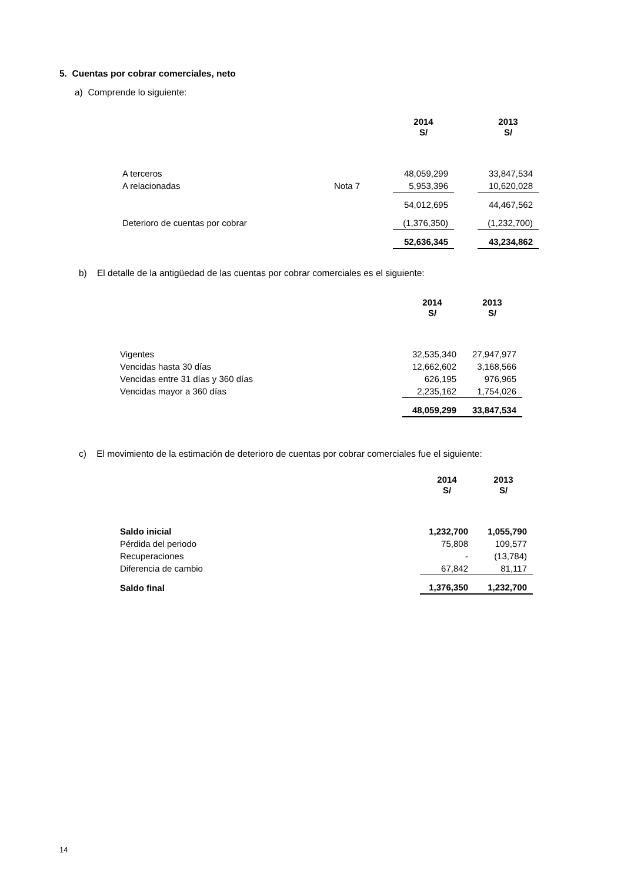5. Cuentas por cobrar comerciales, neto
a) Comprende lo siguiente:
| | | 2014 S/ | | 2013 S/ |
| --- | --- | --- | --- | --- |
| A terceros | | 48,059,299 | | 33,847,534 |
| A relacionadas | Nota 7 | 5,953,396 | | 10,620,028 |
| | | 54,012,695 | | 44,467,562 |
| Deterioro de cuentas por cobrar | | (1,376,350) | | (1,232,700) |
| | | 52,636,345 | | 43,234,862 |
b) El detalle de la antigüedad de las cuentas por cobrar comerciales es el siguiente:
| | 2014 S/ | 2013 S/ |
| --- | --- | --- |
| Vigentes | 32,535,340 | 27,947,977 |
| Vencidas hasta 30 días | 12,662,602 | 3,168,566 |
| Vencidas entre 31 días y 360 días | 626,195 | 976,965 |
| Vencidas mayor a 360 días | 2,235,162 | 1,754,026 |
| | 48,059,299 | 33,847,534 |
c) El movimiento de la estimación de deterioro de cuentas por cobrar comerciales fue el siguiente:
| | 2014 S/ | 2013 S/ |
| --- | --- | --- |
| Saldo inicial | 1,232,700 | 1,055,790 |
| Pérdida del periodo | 75,808 | 109,577 |
| Recuperaciones | - | (13,784) |
| Diferencia de cambio | 67,842 | 81,117 |
| Saldo final | 1,376,350 | 1,232,700 |
14